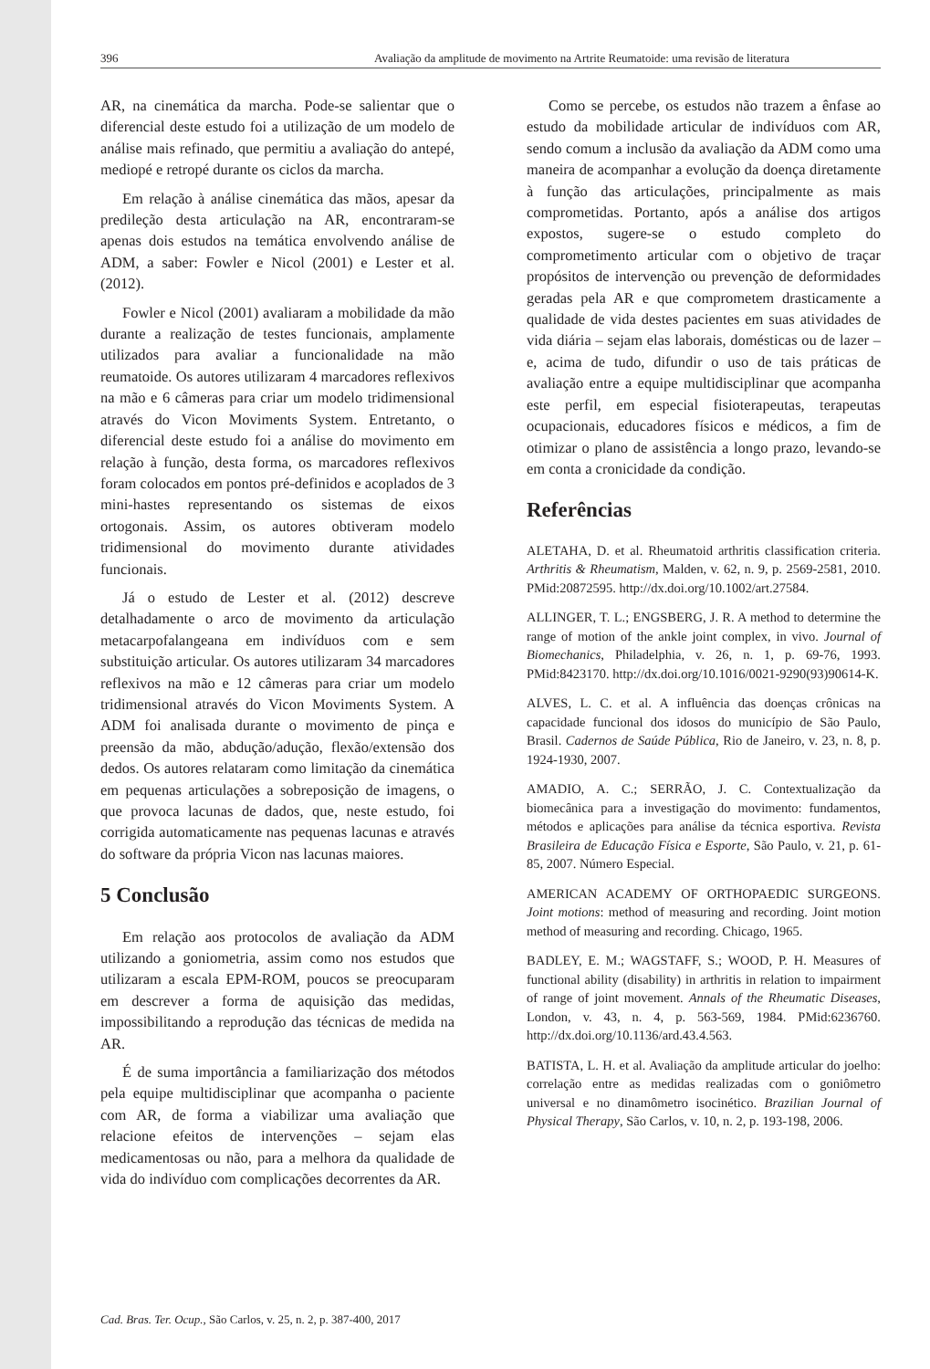396 Avaliação da amplitude de movimento na Artrite Reumatoide: uma revisão de literatura
AR, na cinemática da marcha. Pode-se salientar que o diferencial deste estudo foi a utilização de um modelo de análise mais refinado, que permitiu a avaliação do antepé, mediopé e retropé durante os ciclos da marcha.
Em relação à análise cinemática das mãos, apesar da predileção desta articulação na AR, encontraram-se apenas dois estudos na temática envolvendo análise de ADM, a saber: Fowler e Nicol (2001) e Lester et al. (2012).
Fowler e Nicol (2001) avaliaram a mobilidade da mão durante a realização de testes funcionais, amplamente utilizados para avaliar a funcionalidade na mão reumatoide. Os autores utilizaram 4 marcadores reflexivos na mão e 6 câmeras para criar um modelo tridimensional através do Vicon Moviments System. Entretanto, o diferencial deste estudo foi a análise do movimento em relação à função, desta forma, os marcadores reflexivos foram colocados em pontos pré-definidos e acoplados de 3 mini-hastes representando os sistemas de eixos ortogonais. Assim, os autores obtiveram modelo tridimensional do movimento durante atividades funcionais.
Já o estudo de Lester et al. (2012) descreve detalhadamente o arco de movimento da articulação metacarpofalangeana em indivíduos com e sem substituição articular. Os autores utilizaram 34 marcadores reflexivos na mão e 12 câmeras para criar um modelo tridimensional através do Vicon Moviments System. A ADM foi analisada durante o movimento de pinça e preensão da mão, abdução/adução, flexão/extensão dos dedos. Os autores relataram como limitação da cinemática em pequenas articulações a sobreposição de imagens, o que provoca lacunas de dados, que, neste estudo, foi corrigida automaticamente nas pequenas lacunas e através do software da própria Vicon nas lacunas maiores.
5 Conclusão
Em relação aos protocolos de avaliação da ADM utilizando a goniometria, assim como nos estudos que utilizaram a escala EPM-ROM, poucos se preocuparam em descrever a forma de aquisição das medidas, impossibilitando a reprodução das técnicas de medida na AR.
É de suma importância a familiarização dos métodos pela equipe multidisciplinar que acompanha o paciente com AR, de forma a viabilizar uma avaliação que relacione efeitos de intervenções – sejam elas medicamentosas ou não, para a melhora da qualidade de vida do indivíduo com complicações decorrentes da AR.
Como se percebe, os estudos não trazem a ênfase ao estudo da mobilidade articular de indivíduos com AR, sendo comum a inclusão da avaliação da ADM como uma maneira de acompanhar a evolução da doença diretamente à função das articulações, principalmente as mais comprometidas. Portanto, após a análise dos artigos expostos, sugere-se o estudo completo do comprometimento articular com o objetivo de traçar propósitos de intervenção ou prevenção de deformidades geradas pela AR e que comprometem drasticamente a qualidade de vida destes pacientes em suas atividades de vida diária – sejam elas laborais, domésticas ou de lazer – e, acima de tudo, difundir o uso de tais práticas de avaliação entre a equipe multidisciplinar que acompanha este perfil, em especial fisioterapeutas, terapeutas ocupacionais, educadores físicos e médicos, a fim de otimizar o plano de assistência a longo prazo, levando-se em conta a cronicidade da condição.
Referências
ALETAHA, D. et al. Rheumatoid arthritis classification criteria. Arthritis & Rheumatism, Malden, v. 62, n. 9, p. 2569-2581, 2010. PMid:20872595. http://dx.doi.org/10.1002/art.27584.
ALLINGER, T. L.; ENGSBERG, J. R. A method to determine the range of motion of the ankle joint complex, in vivo. Journal of Biomechanics, Philadelphia, v. 26, n. 1, p. 69-76, 1993. PMid:8423170. http://dx.doi.org/10.1016/0021-9290(93)90614-K.
ALVES, L. C. et al. A influência das doenças crônicas na capacidade funcional dos idosos do município de São Paulo, Brasil. Cadernos de Saúde Pública, Rio de Janeiro, v. 23, n. 8, p. 1924-1930, 2007.
AMADIO, A. C.; SERRÃO, J. C. Contextualização da biomecânica para a investigação do movimento: fundamentos, métodos e aplicações para análise da técnica esportiva. Revista Brasileira de Educação Física e Esporte, São Paulo, v. 21, p. 61-85, 2007. Número Especial.
AMERICAN ACADEMY OF ORTHOPAEDIC SURGEONS. Joint motions: method of measuring and recording. Joint motion method of measuring and recording. Chicago, 1965.
BADLEY, E. M.; WAGSTAFF, S.; WOOD, P. H. Measures of functional ability (disability) in arthritis in relation to impairment of range of joint movement. Annals of the Rheumatic Diseases, London, v. 43, n. 4, p. 563-569, 1984. PMid:6236760. http://dx.doi.org/10.1136/ard.43.4.563.
BATISTA, L. H. et al. Avaliação da amplitude articular do joelho: correlação entre as medidas realizadas com o goniômetro universal e no dinamômetro isocinético. Brazilian Journal of Physical Therapy, São Carlos, v. 10, n. 2, p. 193-198, 2006.
Cad. Bras. Ter. Ocup., São Carlos, v. 25, n. 2, p. 387-400, 2017